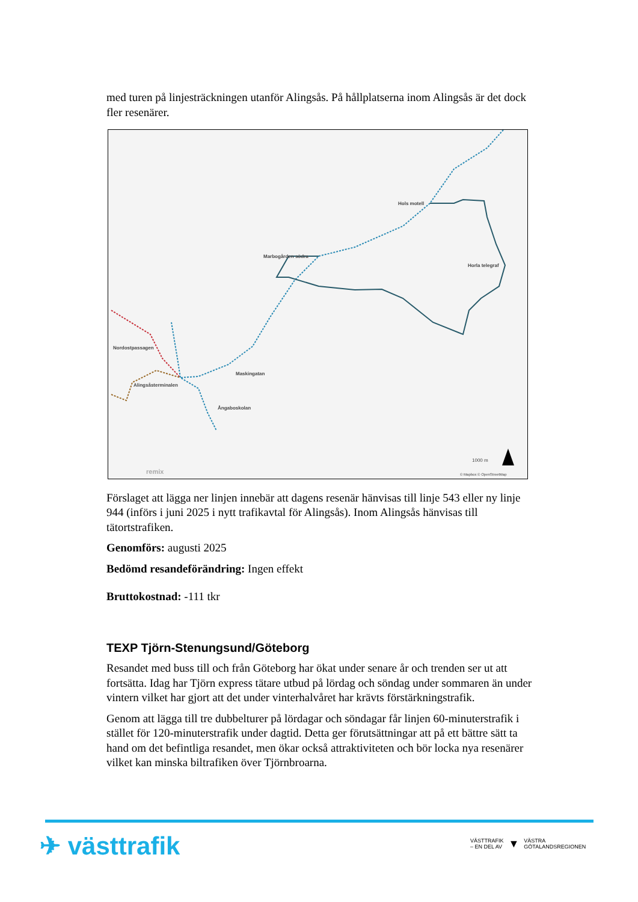med turen på linjesträckningen utanför Alingsås. På hållplatserna inom Alingsås är det dock fler resenärer.
Hols motell
Marbogården södra
Horla telegraf
Nordostpassagen
Maskingatan
Alingsåsterminalen
Ångaboskolan
1000 m
© Mapbox © OpenStreetMap
remix
Förslaget att lägga ner linjen innebär att dagens resenär hänvisas till linje 543 eller ny linje 944 (införs i juni 2025 i nytt trafikavtal för Alingsås). Inom Alingsås hänvisas till tätortstrafiken.
Genomförs: augusti 2025
Bedömd resandeförändring: Ingen effekt
Bruttokostnad: -111 tkr
TEXP Tjörn-Stenungsund/Göteborg
Resandet med buss till och från Göteborg har ökat under senare år och trenden ser ut att fortsätta. Idag har Tjörn express tätare utbud på lördag och söndag under sommaren än under vintern vilket har gjort att det under vinterhalvåret har krävts förstärkningstrafik.
Genom att lägga till tre dubbelturer på lördagar och söndagar får linjen 60-minuterstrafik i stället för 120-minuterstrafik under dagtid. Detta ger förutsättningar att på ett bättre sätt ta hand om det befintliga resandet, men ökar också attraktiviteten och bör locka nya resenärer vilket kan minska biltrafiken över Tjörnbroarna.
✈ västtrafik
VÄSTTRAFIK
– EN DEL AV
▼
VÄSTRA
GÖTALANDSREGIONEN